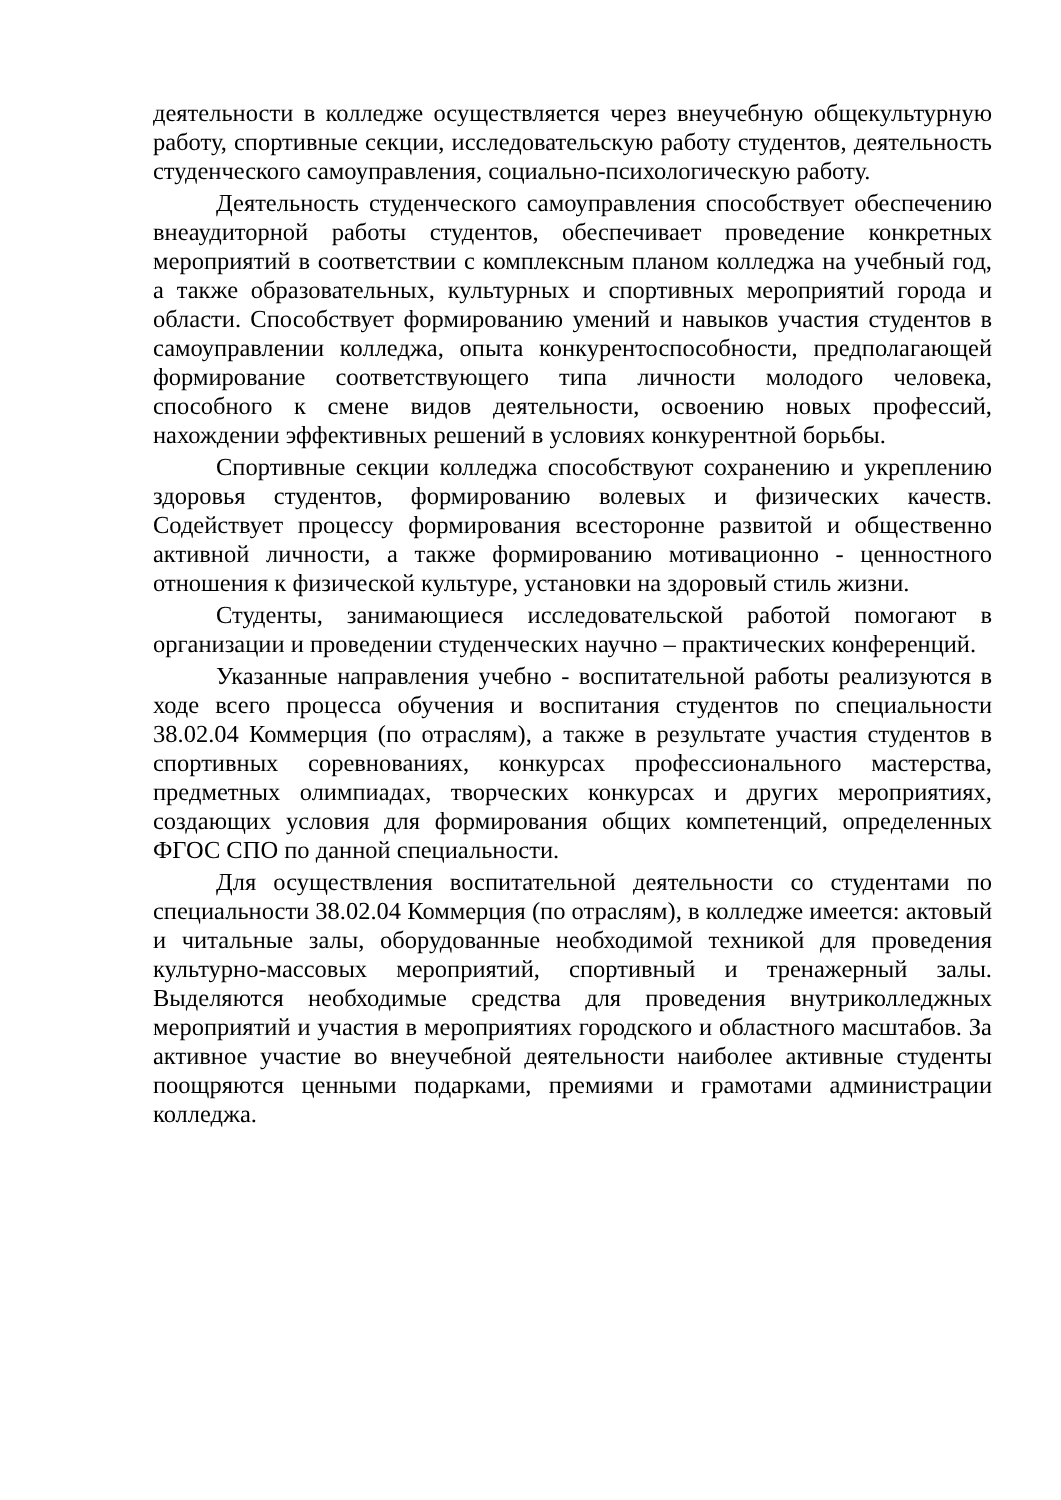деятельности в колледже осуществляется через внеучебную общекультурную работу, спортивные секции, исследовательскую работу студентов, деятельность студенческого самоуправления, социально-психологическую работу.
Деятельность студенческого самоуправления способствует обеспечению внеаудиторной работы студентов, обеспечивает проведение конкретных мероприятий в соответствии с комплексным планом колледжа на учебный год, а также образовательных, культурных и спортивных мероприятий города и области. Способствует формированию умений и навыков участия студентов в самоуправлении колледжа, опыта конкурентоспособности, предполагающей формирование соответствующего типа личности молодого человека, способного к смене видов деятельности, освоению новых профессий, нахождении эффективных решений в условиях конкурентной борьбы.
Спортивные секции колледжа способствуют сохранению и укреплению здоровья студентов, формированию волевых и физических качеств. Содействует процессу формирования всесторонне развитой и общественно активной личности, а также формированию мотивационно - ценностного отношения к физической культуре, установки на здоровый стиль жизни.
Студенты, занимающиеся исследовательской работой помогают в организации и проведении студенческих научно – практических конференций.
Указанные направления учебно - воспитательной работы реализуются в ходе всего процесса обучения и воспитания студентов по специальности 38.02.04 Коммерция (по отраслям), а также в результате участия студентов в спортивных соревнованиях, конкурсах профессионального мастерства, предметных олимпиадах, творческих конкурсах и других мероприятиях, создающих условия для формирования общих компетенций, определенных ФГОС СПО по данной специальности.
Для осуществления воспитательной деятельности со студентами по специальности 38.02.04 Коммерция (по отраслям), в колледже имеется: актовый и читальные залы, оборудованные необходимой техникой для проведения культурно-массовых мероприятий, спортивный и тренажерный залы. Выделяются необходимые средства для проведения внутриколледжных мероприятий и участия в мероприятиях городского и областного масштабов. За активное участие во внеучебной деятельности наиболее активные студенты поощряются ценными подарками, премиями и грамотами администрации колледжа.